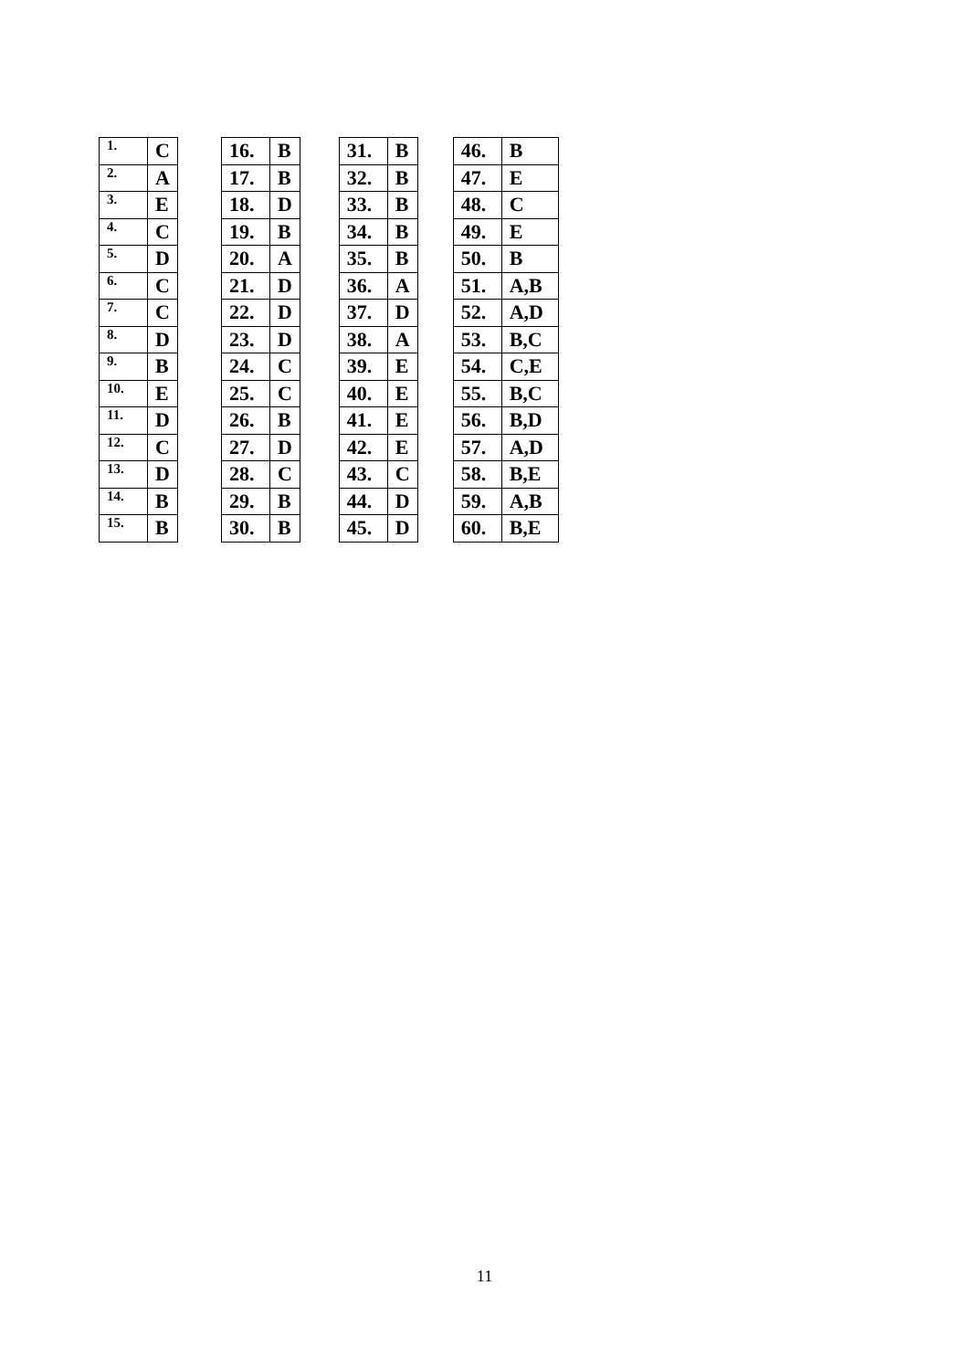| 1. | C |
| 2. | A |
| 3. | E |
| 4. | C |
| 5. | D |
| 6. | C |
| 7. | C |
| 8. | D |
| 9. | B |
| 10. | E |
| 11. | D |
| 12. | C |
| 13. | D |
| 14. | B |
| 15. | B |
| 16. | B |
| 17. | B |
| 18. | D |
| 19. | B |
| 20. | A |
| 21. | D |
| 22. | D |
| 23. | D |
| 24. | C |
| 25. | C |
| 26. | B |
| 27. | D |
| 28. | C |
| 29. | B |
| 30. | B |
| 31. | B |
| 32. | B |
| 33. | B |
| 34. | B |
| 35. | B |
| 36. | A |
| 37. | D |
| 38. | A |
| 39. | E |
| 40. | E |
| 41. | E |
| 42. | E |
| 43. | C |
| 44. | D |
| 45. | D |
| 46. | B |
| 47. | E |
| 48. | C |
| 49. | E |
| 50. | B |
| 51. | A,B |
| 52. | A,D |
| 53. | B,C |
| 54. | C,E |
| 55. | B,C |
| 56. | B,D |
| 57. | A,D |
| 58. | B,E |
| 59. | A,B |
| 60. | B,E |
11